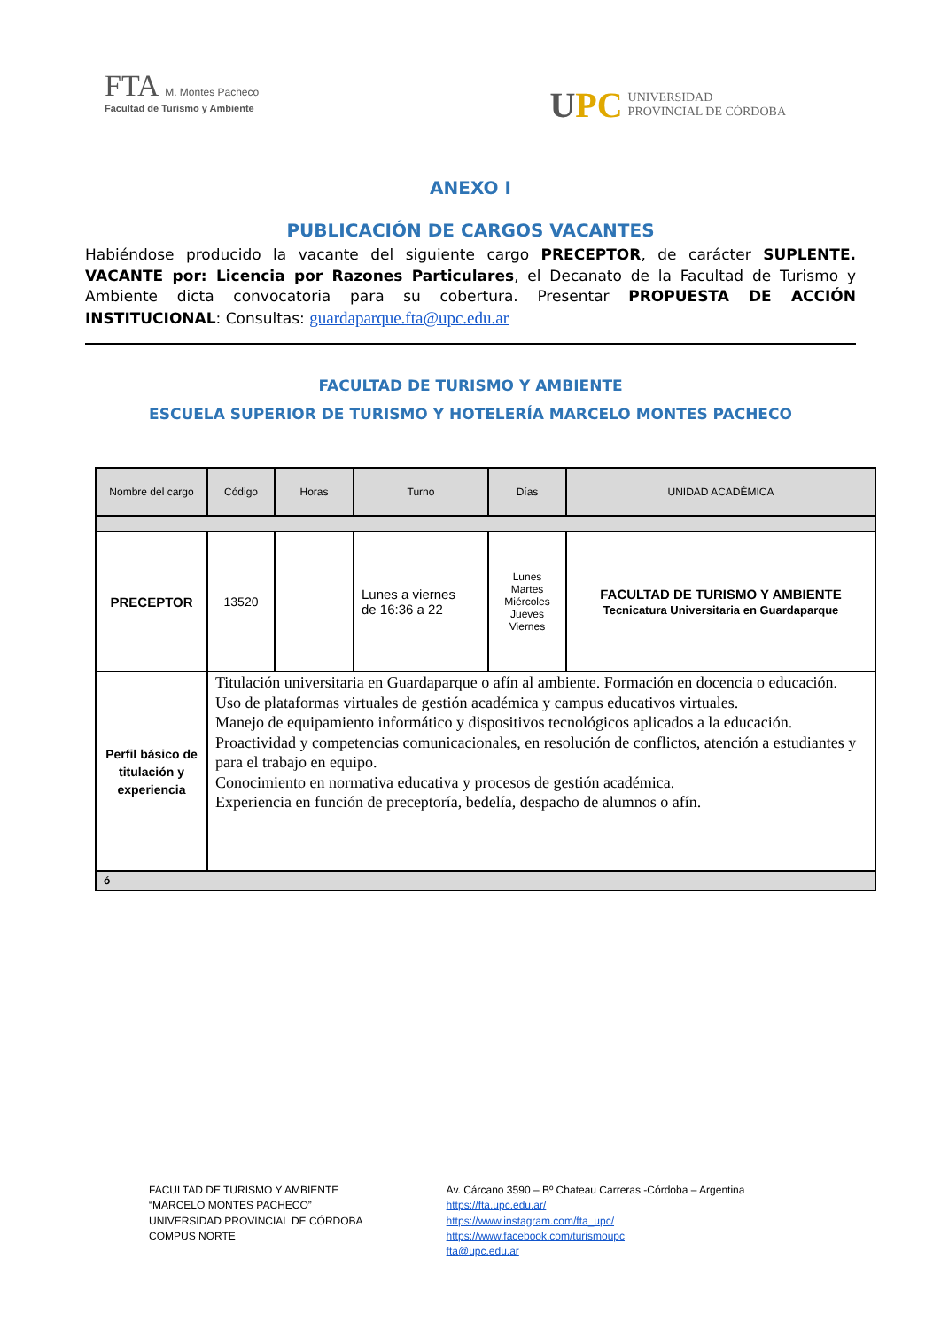FTA M. Montes Pacheco
Facultad de Turismo y Ambiente
UPC
UNIVERSIDAD
PROVINCIAL DE CÓRDOBA
ANEXO I
PUBLICACIÓN DE CARGOS VACANTES
Habiéndose producido la vacante del siguiente cargo PRECEPTOR, de carácter SUPLENTE. VACANTE por: Licencia por Razones Particulares, el Decanato de la Facultad de Turismo y Ambiente dicta convocatoria para su cobertura. Presentar PROPUESTA DE ACCIÓN INSTITUCIONAL: Consultas: guardaparque.fta@upc.edu.ar
FACULTAD DE TURISMO Y AMBIENTE
ESCUELA SUPERIOR DE TURISMO Y HOTELERÍA MARCELO MONTES PACHECO
| Nombre del cargo | Código | Horas | Turno | Días | UNIDAD ACADÉMICA |
| --- | --- | --- | --- | --- | --- |
| PRECEPTOR | 13520 | | Lunes a viernes de 16:36 a 22 | Lunes Martes Miércoles Jueves Viernes | FACULTAD DE TURISMO Y AMBIENTE Tecnicatura Universitaria en Guardaparque |
| Perfil básico de titulación y experiencia | Titulación universitaria en Guardaparque o afín al ambiente. Formación en docencia o educación. Uso de plataformas virtuales de gestión académica y campus educativos virtuales. Manejo de equipamiento informático y dispositivos tecnológicos aplicados a la educación. Proactividad y competencias comunicacionales, en resolución de conflictos, atención a estudiantes y para el trabajo en equipo. Conocimiento en normativa educativa y procesos de gestión académica. Experiencia en función de preceptoría, bedelía, despacho de alumnos o afín. | | | | |
| ó | | | | | |
FACULTAD DE TURISMO Y AMBIENTE
“MARCELO MONTES PACHECO”
UNIVERSIDAD PROVINCIAL DE CÓRDOBA
COMPUS NORTE
Av. Cárcano 3590 – Bº Chateau Carreras -Córdoba – Argentina
https://fta.upc.edu.ar/
https://www.instagram.com/fta_upc/
https://www.facebook.com/turismoupc
fta@upc.edu.ar